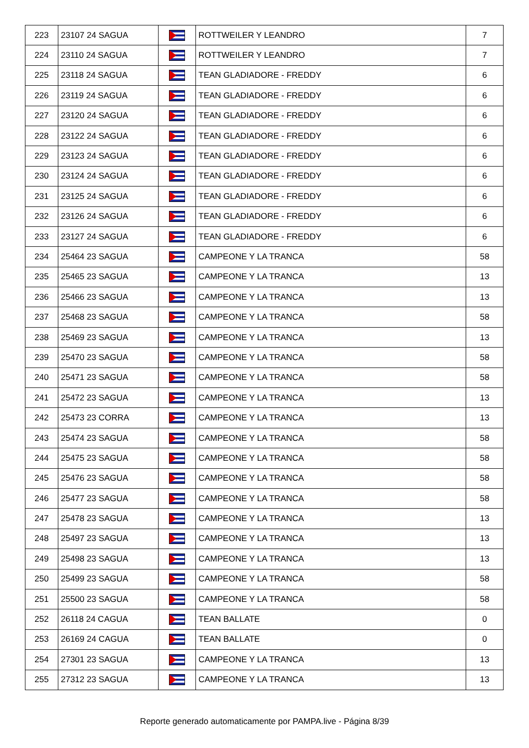| 223 | 23107 24 SAGUA | | ROTTWEILER Y LEANDRO | 7 |
| 224 | 23110 24 SAGUA | | ROTTWEILER Y LEANDRO | 7 |
| 225 | 23118 24 SAGUA | | TEAN GLADIADORE - FREDDY | 6 |
| 226 | 23119 24 SAGUA | | TEAN GLADIADORE - FREDDY | 6 |
| 227 | 23120 24 SAGUA | | TEAN GLADIADORE - FREDDY | 6 |
| 228 | 23122 24 SAGUA | | TEAN GLADIADORE - FREDDY | 6 |
| 229 | 23123 24 SAGUA | | TEAN GLADIADORE - FREDDY | 6 |
| 230 | 23124 24 SAGUA | | TEAN GLADIADORE - FREDDY | 6 |
| 231 | 23125 24 SAGUA | | TEAN GLADIADORE - FREDDY | 6 |
| 232 | 23126 24 SAGUA | | TEAN GLADIADORE - FREDDY | 6 |
| 233 | 23127 24 SAGUA | | TEAN GLADIADORE - FREDDY | 6 |
| 234 | 25464 23 SAGUA | | CAMPEONE Y LA TRANCA | 58 |
| 235 | 25465 23 SAGUA | | CAMPEONE Y LA TRANCA | 13 |
| 236 | 25466 23 SAGUA | | CAMPEONE Y LA TRANCA | 13 |
| 237 | 25468 23 SAGUA | | CAMPEONE Y LA TRANCA | 58 |
| 238 | 25469 23 SAGUA | | CAMPEONE Y LA TRANCA | 13 |
| 239 | 25470 23 SAGUA | | CAMPEONE Y LA TRANCA | 58 |
| 240 | 25471 23 SAGUA | | CAMPEONE Y LA TRANCA | 58 |
| 241 | 25472 23 SAGUA | | CAMPEONE Y LA TRANCA | 13 |
| 242 | 25473 23 CORRA | | CAMPEONE Y LA TRANCA | 13 |
| 243 | 25474 23 SAGUA | | CAMPEONE Y LA TRANCA | 58 |
| 244 | 25475 23 SAGUA | | CAMPEONE Y LA TRANCA | 58 |
| 245 | 25476 23 SAGUA | | CAMPEONE Y LA TRANCA | 58 |
| 246 | 25477 23 SAGUA | | CAMPEONE Y LA TRANCA | 58 |
| 247 | 25478 23 SAGUA | | CAMPEONE Y LA TRANCA | 13 |
| 248 | 25497 23 SAGUA | | CAMPEONE Y LA TRANCA | 13 |
| 249 | 25498 23 SAGUA | | CAMPEONE Y LA TRANCA | 13 |
| 250 | 25499 23 SAGUA | | CAMPEONE Y LA TRANCA | 58 |
| 251 | 25500 23 SAGUA | | CAMPEONE Y LA TRANCA | 58 |
| 252 | 26118 24 CAGUA | | TEAN BALLATE | 0 |
| 253 | 26169 24 CAGUA | | TEAN BALLATE | 0 |
| 254 | 27301 23 SAGUA | | CAMPEONE Y LA TRANCA | 13 |
| 255 | 27312 23 SAGUA | | CAMPEONE Y LA TRANCA | 13 |
Reporte generado automaticamente por PAMPA.live - Página 8/39